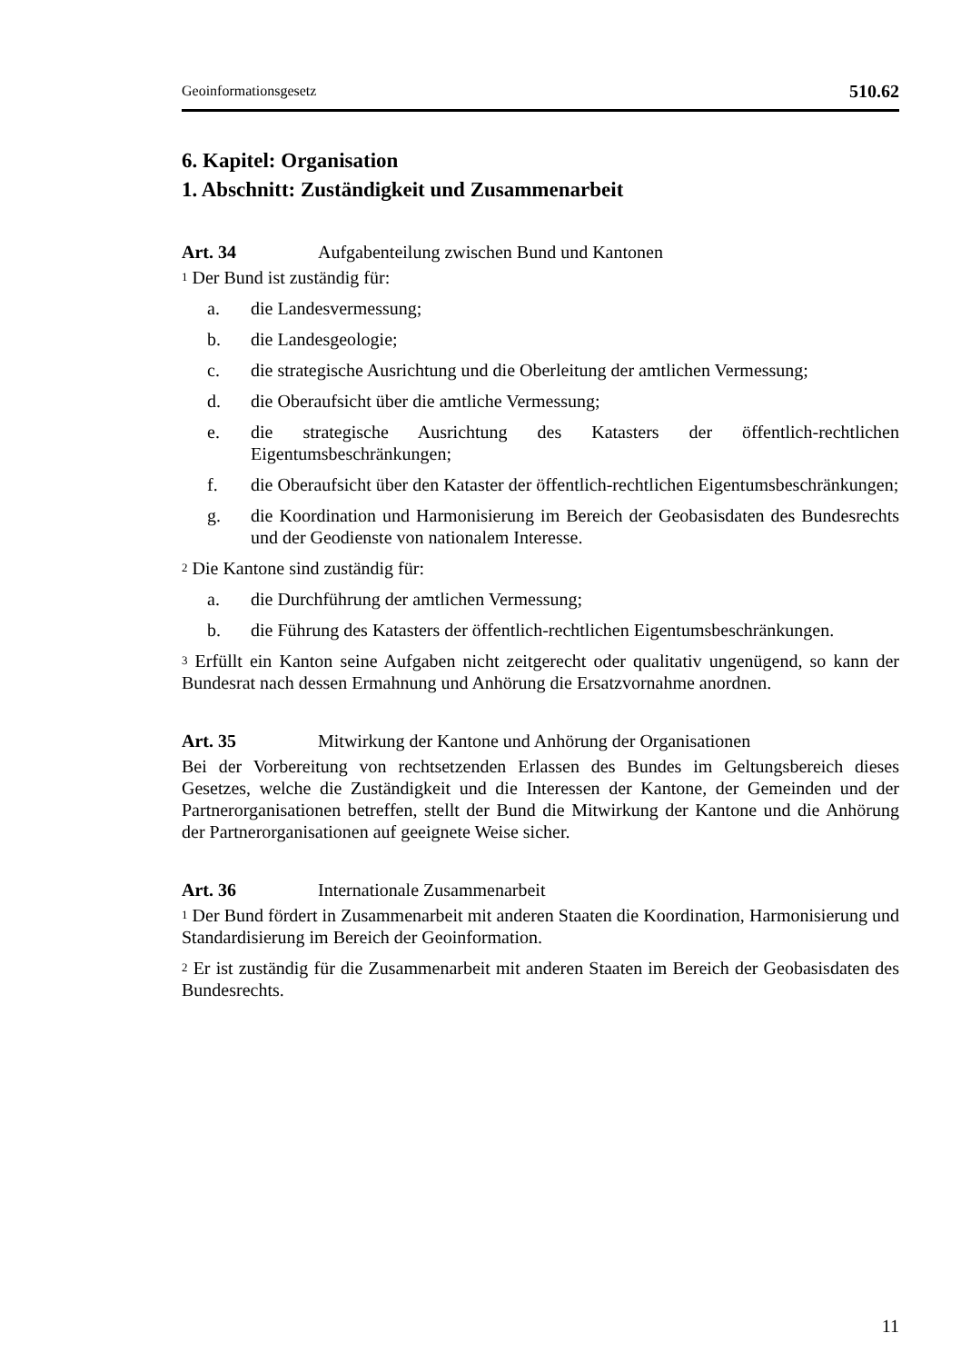Geoinformationsgesetz 510.62
6. Kapitel: Organisation
1. Abschnitt: Zuständigkeit und Zusammenarbeit
Art. 34 Aufgabenteilung zwischen Bund und Kantonen
<sup>1</sup> Der Bund ist zuständig für:
a. die Landesvermessung;
b. die Landesgeologie;
c. die strategische Ausrichtung und die Oberleitung der amtlichen Vermessung;
d. die Oberaufsicht über die amtliche Vermessung;
e. die strategische Ausrichtung des Katasters der öffentlich-rechtlichen Eigentumsbeschränkungen;
f. die Oberaufsicht über den Kataster der öffentlich-rechtlichen Eigentumsbeschränkungen;
g. die Koordination und Harmonisierung im Bereich der Geobasisdaten des Bundesrechts und der Geodienste von nationalem Interesse.
<sup>2</sup> Die Kantone sind zuständig für:
a. die Durchführung der amtlichen Vermessung;
b. die Führung des Katasters der öffentlich-rechtlichen Eigentumsbeschränkungen.
<sup>3</sup> Erfüllt ein Kanton seine Aufgaben nicht zeitgerecht oder qualitativ ungenügend, so kann der Bundesrat nach dessen Ermahnung und Anhörung die Ersatzvornahme anordnen.
Art. 35 Mitwirkung der Kantone und Anhörung der Organisationen
Bei der Vorbereitung von rechtsetzenden Erlassen des Bundes im Geltungsbereich dieses Gesetzes, welche die Zuständigkeit und die Interessen der Kantone, der Gemeinden und der Partnerorganisationen betreffen, stellt der Bund die Mitwirkung der Kantone und die Anhörung der Partnerorganisationen auf geeignete Weise sicher.
Art. 36 Internationale Zusammenarbeit
<sup>1</sup> Der Bund fördert in Zusammenarbeit mit anderen Staaten die Koordination, Harmonisierung und Standardisierung im Bereich der Geoinformation.
<sup>2</sup> Er ist zuständig für die Zusammenarbeit mit anderen Staaten im Bereich der Geobasisdaten des Bundesrechts.
11